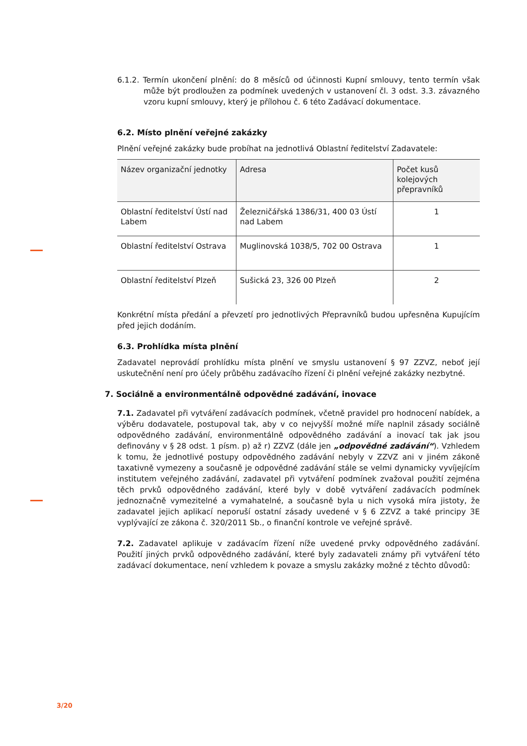6.1.2. Termín ukončení plnění: do 8 měsíců od účinnosti Kupní smlouvy, tento termín však může být prodloužen za podmínek uvedených v ustanovení čl. 3 odst. 3.3. závazného vzoru kupní smlouvy, který je přílohou č. 6 této Zadávací dokumentace.
6.2. Místo plnění veřejné zakázky
Plnění veřejné zakázky bude probíhat na jednotlivá Oblastní ředitelství Zadavatele:
| Název organizační jednotky | Adresa | Počet kusů kolejových přepravníků |
| --- | --- | --- |
| Oblastní ředitelství Ústí nad Labem | Železničářská 1386/31, 400 03 Ústí nad Labem | 1 |
| Oblastní ředitelství Ostrava | Muglinovská 1038/5, 702 00 Ostrava | 1 |
| Oblastní ředitelství Plzeň | Sušická 23, 326 00 Plzeň | 2 |
Konkrétní místa předání a převzetí pro jednotlivých Přepravníků budou upřesněna Kupujícím před jejich dodáním.
6.3. Prohlídka místa plnění
Zadavatel neprovádí prohlídku místa plnění ve smyslu ustanovení § 97 ZZVZ, neboť její uskutečnění není pro účely průběhu zadávacího řízení či plnění veřejné zakázky nezbytné.
7. Sociálně a environmentálně odpovědné zadávání, inovace
7.1. Zadavatel při vytváření zadávacích podmínek, včetně pravidel pro hodnocení nabídek, a výběru dodavatele, postupoval tak, aby v co nejvyšší možné míře naplnil zásady sociálně odpovědného zadávání, environmentálně odpovědného zadávání a inovací tak jak jsou definovány v § 28 odst. 1 písm. p) až r) ZZVZ (dále jen „odpovědné zadávání“). Vzhledem k tomu, že jednotlivé postupy odpovědného zadávání nebyly v ZZVZ ani v jiném zákoně taxativně vymezeny a současně je odpovědné zadávání stále se velmi dynamicky vyvíjejícím institutem veřejného zadávání, zadavatel při vytváření podmínek zvažoval použití zejména těch prvků odpovědného zadávání, které byly v době vytváření zadávacích podmínek jednoznačně vymezitelné a vymahatelné, a současně byla u nich vysoká míra jistoty, že zadavatel jejich aplikací neporuší ostatní zásady uvedené v § 6 ZZVZ a také principy 3E vyplývající ze zákona č. 320/2011 Sb., o finanční kontrole ve veřejné správě.
7.2. Zadavatel aplikuje v zadávacím řízení níže uvedené prvky odpovědného zadávání. Použití jiných prvků odpovědného zadávání, které byly zadavateli známy při vytváření této zadávací dokumentace, není vzhledem k povaze a smyslu zakázky možné z těchto důvodů:
3/20